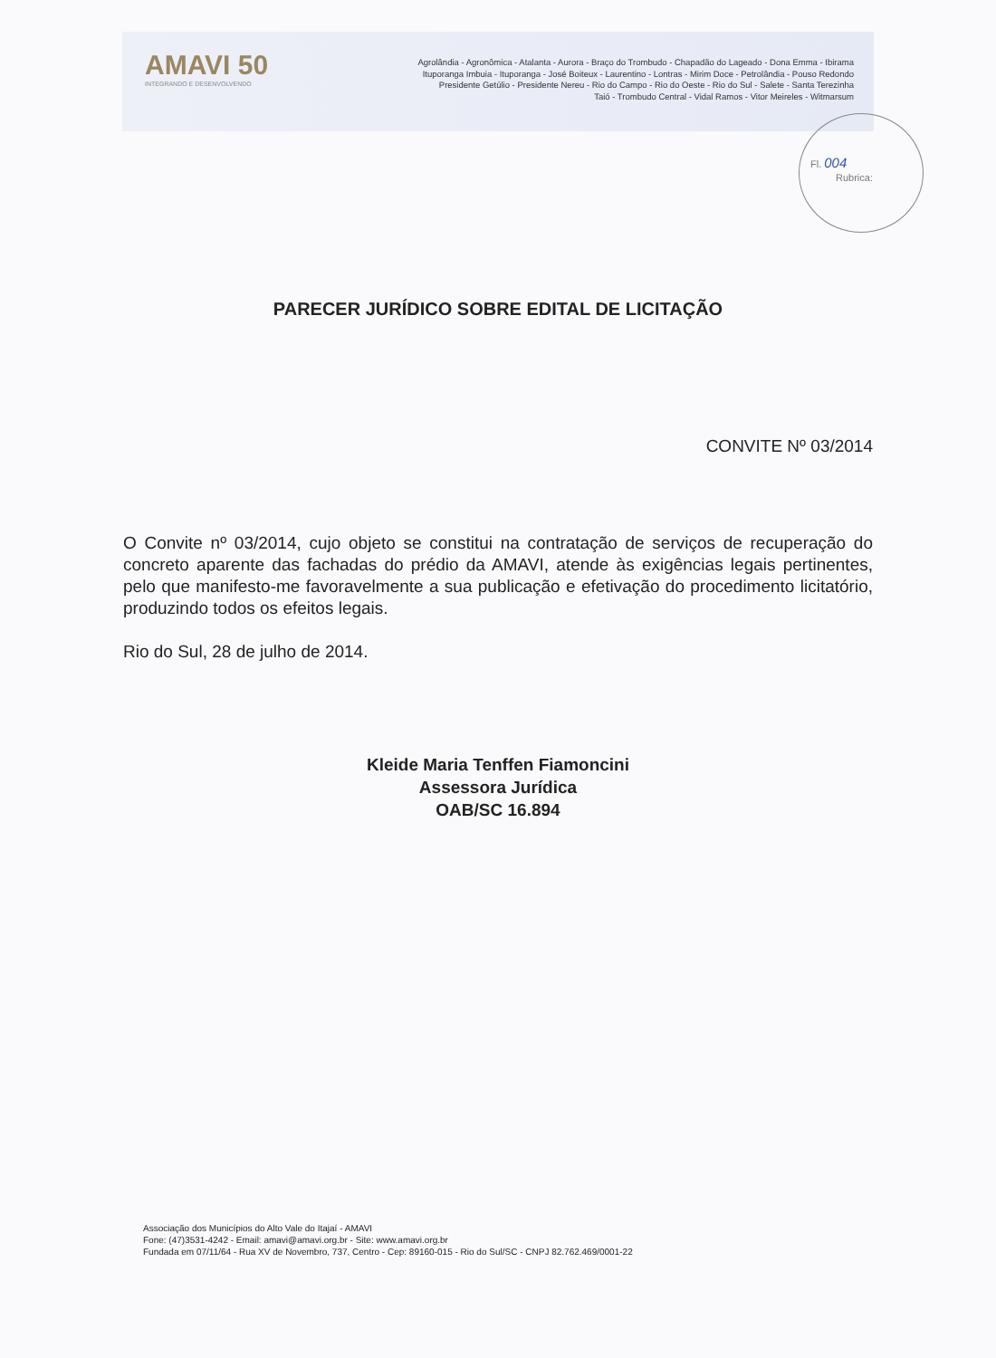AMAVI 50
INTEGRANDO E DESENVOLVENDO
Agrolândia - Agronômica - Atalanta - Aurora - Braço do Trombudo - Chapadão do Lageado - Dona Emma - Ibirama
Ituporanga Imbuia - Ituporanga - José Boiteux - Laurentino - Lontras - Mirim Doce - Petrolândia - Pouso Redondo
Presidente Getúlio - Presidente Nereu - Rio do Campo - Rio do Oeste - Rio do Sul - Salete - Santa Terezinha
Taió - Trombudo Central - Vidal Ramos - Vitor Meireles - Witmarsum
Fl. 004
Rubrica:
PARECER JURÍDICO SOBRE EDITAL DE LICITAÇÃO
CONVITE Nº 03/2014
O Convite nº 03/2014, cujo objeto se constitui na contratação de serviços de recuperação do concreto aparente das fachadas do prédio da AMAVI, atende às exigências legais pertinentes, pelo que manifesto-me favoravelmente a sua publicação e efetivação do procedimento licitatório, produzindo todos os efeitos legais.
Rio do Sul, 28 de julho de 2014.
Kleide Maria Tenffen Fiamoncini
Assessora Jurídica
OAB/SC 16.894
Associação dos Municípios do Alto Vale do Itajaí - AMAVI
Fone: (47)3531-4242 - Email: amavi@amavi.org.br - Site: www.amavi.org.br
Fundada em 07/11/64 - Rua XV de Novembro, 737, Centro - Cep: 89160-015 - Rio do Sul/SC - CNPJ 82.762.469/0001-22